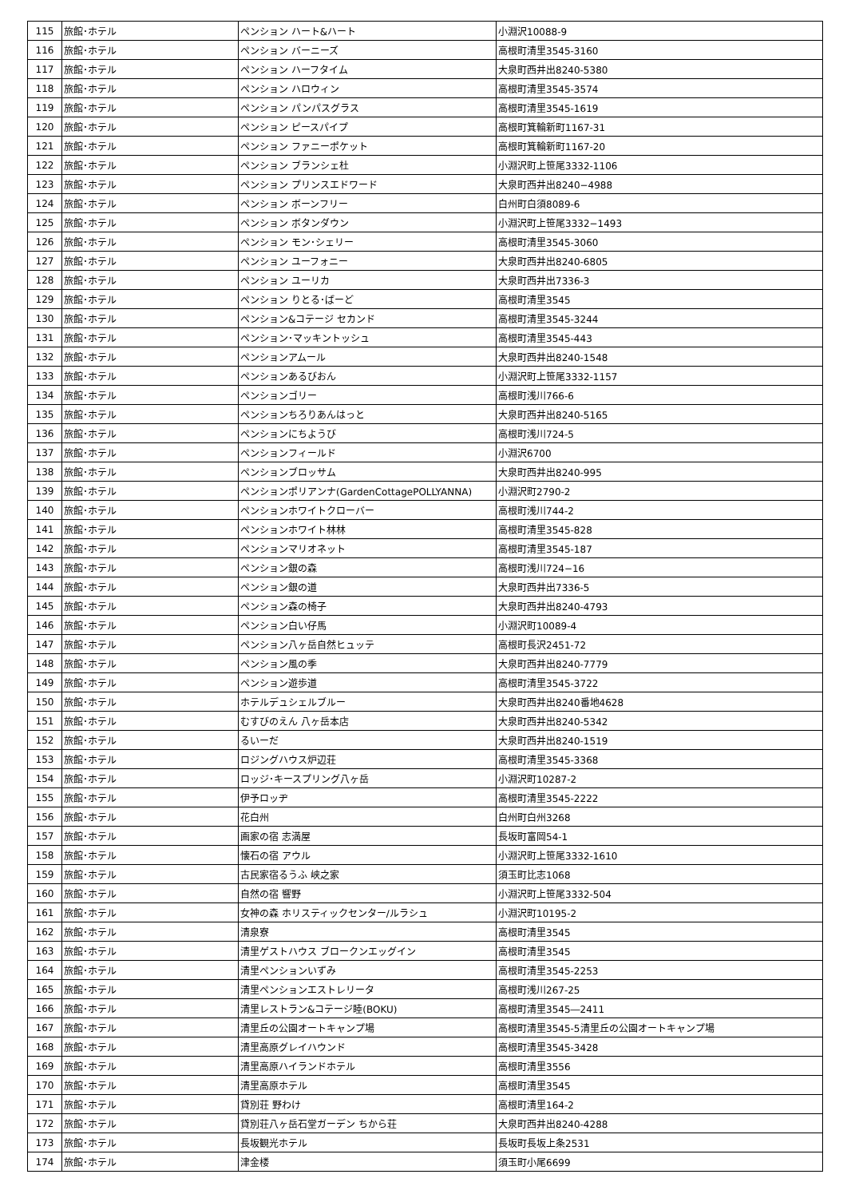| 115 | 旅館･ホテル | ペンション ハート&ハート | 小淵沢10088-9 |
| 116 | 旅館･ホテル | ペンション バーニーズ | 高根町清里3545-3160 |
| 117 | 旅館･ホテル | ペンション ハーフタイム | 大泉町西井出8240-5380 |
| 118 | 旅館･ホテル | ペンション ハロウィン | 高根町清里3545-3574 |
| 119 | 旅館･ホテル | ペンション パンパスグラス | 高根町清里3545-1619 |
| 120 | 旅館･ホテル | ペンション ピースパイプ | 高根町箕輪新町1167-31 |
| 121 | 旅館･ホテル | ペンション ファニーポケット | 高根町箕輪新町1167-20 |
| 122 | 旅館･ホテル | ペンション ブランシェ杜 | 小淵沢町上笹尾3332-1106 |
| 123 | 旅館･ホテル | ペンション プリンスエドワード | 大泉町西井出8240−4988 |
| 124 | 旅館･ホテル | ペンション ボーンフリー | 白州町白須8089-6 |
| 125 | 旅館･ホテル | ペンション ボタンダウン | 小淵沢町上笹尾3332−1493 |
| 126 | 旅館･ホテル | ペンション モン･シェリー | 高根町清里3545-3060 |
| 127 | 旅館･ホテル | ペンション ユーフォニー | 大泉町西井出8240-6805 |
| 128 | 旅館･ホテル | ペンション ユーリカ | 大泉町西井出7336-3 |
| 129 | 旅館･ホテル | ペンション りとる･ばーど | 高根町清里3545 |
| 130 | 旅館･ホテル | ペンション&コテージ セカンド | 高根町清里3545-3244 |
| 131 | 旅館･ホテル | ペンション･マッキントッシュ | 高根町清里3545-443 |
| 132 | 旅館･ホテル | ペンションアムール | 大泉町西井出8240-1548 |
| 133 | 旅館･ホテル | ペンションあるびおん | 小淵沢町上笹尾3332-1157 |
| 134 | 旅館･ホテル | ペンションゴリー | 高根町浅川766-6 |
| 135 | 旅館･ホテル | ペンションちろりあんはっと | 大泉町西井出8240-5165 |
| 136 | 旅館･ホテル | ペンションにちようび | 高根町浅川724-5 |
| 137 | 旅館･ホテル | ペンションフィールド | 小淵沢6700 |
| 138 | 旅館･ホテル | ペンションブロッサム | 大泉町西井出8240-995 |
| 139 | 旅館･ホテル | ペンションポリアンナ(GardenCottagePOLLYANNA) | 小淵沢町2790-2 |
| 140 | 旅館･ホテル | ペンションホワイトクローバー | 高根町浅川744-2 |
| 141 | 旅館･ホテル | ペンションホワイト林林 | 高根町清里3545-828 |
| 142 | 旅館･ホテル | ペンションマリオネット | 高根町清里3545-187 |
| 143 | 旅館･ホテル | ペンション銀の森 | 高根町浅川724−16 |
| 144 | 旅館･ホテル | ペンション銀の道 | 大泉町西井出7336-5 |
| 145 | 旅館･ホテル | ペンション森の椅子 | 大泉町西井出8240-4793 |
| 146 | 旅館･ホテル | ペンション白い仔馬 | 小淵沢町10089-4 |
| 147 | 旅館･ホテル | ペンション八ヶ岳自然ヒュッテ | 高根町長沢2451-72 |
| 148 | 旅館･ホテル | ペンション風の季 | 大泉町西井出8240-7779 |
| 149 | 旅館･ホテル | ペンション遊歩道 | 高根町清里3545-3722 |
| 150 | 旅館･ホテル | ホテルデュシェルブルー | 大泉町西井出8240番地4628 |
| 151 | 旅館･ホテル | むすびのえん 八ヶ岳本店 | 大泉町西井出8240-5342 |
| 152 | 旅館･ホテル | るいーだ | 大泉町西井出8240-1519 |
| 153 | 旅館･ホテル | ロジングハウス炉辺荘 | 高根町清里3545-3368 |
| 154 | 旅館･ホテル | ロッジ･キースプリング八ヶ岳 | 小淵沢町10287-2 |
| 155 | 旅館･ホテル | 伊予ロッヂ | 高根町清里3545-2222 |
| 156 | 旅館･ホテル | 花白州 | 白州町白州3268 |
| 157 | 旅館･ホテル | 画家の宿 志満屋 | 長坂町富岡54-1 |
| 158 | 旅館･ホテル | 懐石の宿 アウル | 小淵沢町上笹尾3332-1610 |
| 159 | 旅館･ホテル | 古民家宿るうふ 峡之家 | 須玉町比志1068 |
| 160 | 旅館･ホテル | 自然の宿 響野 | 小淵沢町上笹尾3332-504 |
| 161 | 旅館･ホテル | 女神の森 ホリスティックセンター/ルラシュ | 小淵沢町10195-2 |
| 162 | 旅館･ホテル | 清泉寮 | 高根町清里3545 |
| 163 | 旅館･ホテル | 清里ゲストハウス ブロークンエッグイン | 高根町清里3545 |
| 164 | 旅館･ホテル | 清里ペンションいずみ | 高根町清里3545-2253 |
| 165 | 旅館･ホテル | 清里ペンションエストレリータ | 高根町浅川267-25 |
| 166 | 旅館･ホテル | 清里レストラン&コテージ睦(BOKU) | 高根町清里3545―2411 |
| 167 | 旅館･ホテル | 清里丘の公園オートキャンプ場 | 高根町清里3545-5清里丘の公園オートキャンプ場 |
| 168 | 旅館･ホテル | 清里高原グレイハウンド | 高根町清里3545-3428 |
| 169 | 旅館･ホテル | 清里高原ハイランドホテル | 高根町清里3556 |
| 170 | 旅館･ホテル | 清里高原ホテル | 高根町清里3545 |
| 171 | 旅館･ホテル | 貸別荘 野わけ | 高根町清里164-2 |
| 172 | 旅館･ホテル | 貸別荘八ヶ岳石堂ガーデン ちから荘 | 大泉町西井出8240-4288 |
| 173 | 旅館･ホテル | 長坂観光ホテル | 長坂町長坂上条2531 |
| 174 | 旅館･ホテル | 津金楼 | 須玉町小尾6699 |